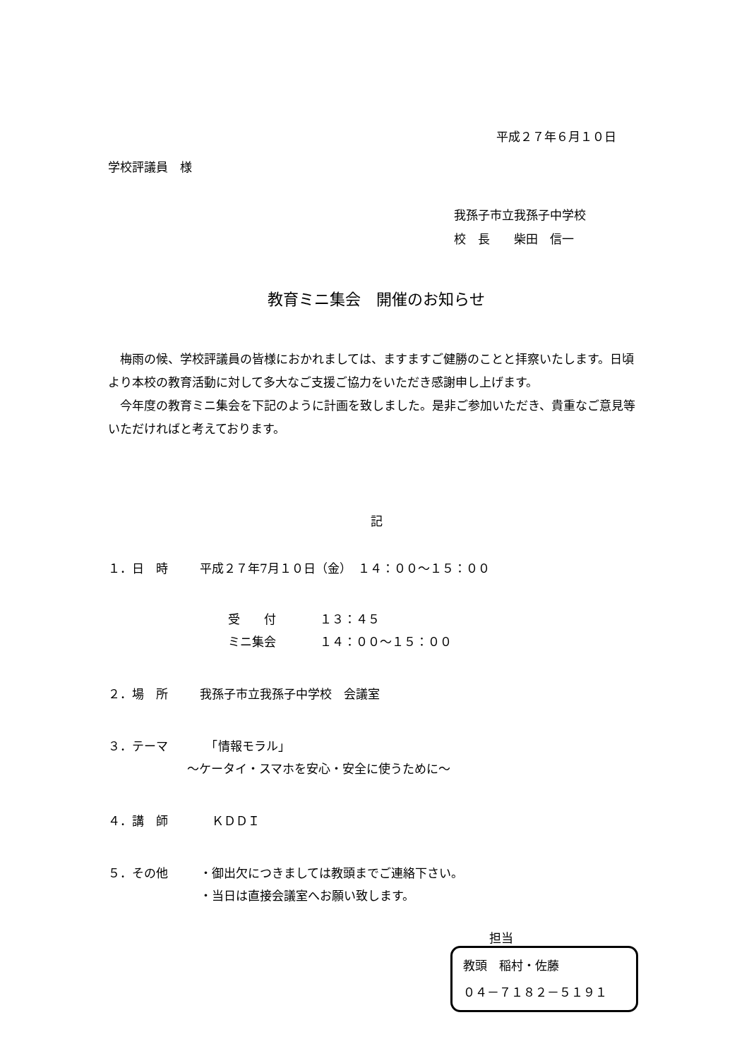平成２７年６月１０日
学校評議員　様
我孫子市立我孫子中学校
校　長　　柴田　信一
教育ミニ集会　開催のお知らせ
　梅雨の候、学校評議員の皆様におかれましては、ますますご健勝のことと拝察いたします。日頃より本校の教育活動に対して多大なご支援ご協力をいただき感謝申し上げます。
　今年度の教育ミニ集会を下記のように計画を致しました。是非ご参加いただき、貴重なご意見等いただければと考えております。
記
１．日　時 平成２７年7月１０日（金）　１４：００～１５：００
受　　付 １３：４５
ミニ集会 １４：００～１５：００
２．場　所 我孫子市立我孫子中学校　会議室
３．テーマ　「情報モラル」
～ケータイ・スマホを安心・安全に使うために～
４．講　師　ＫＤＤＩ
５．その他 ・御出欠につきましては教頭までご連絡下さい。
・当日は直接会議室へお願い致します。
担当
教頭　稲村・佐藤
０４－７１８２－５１９１